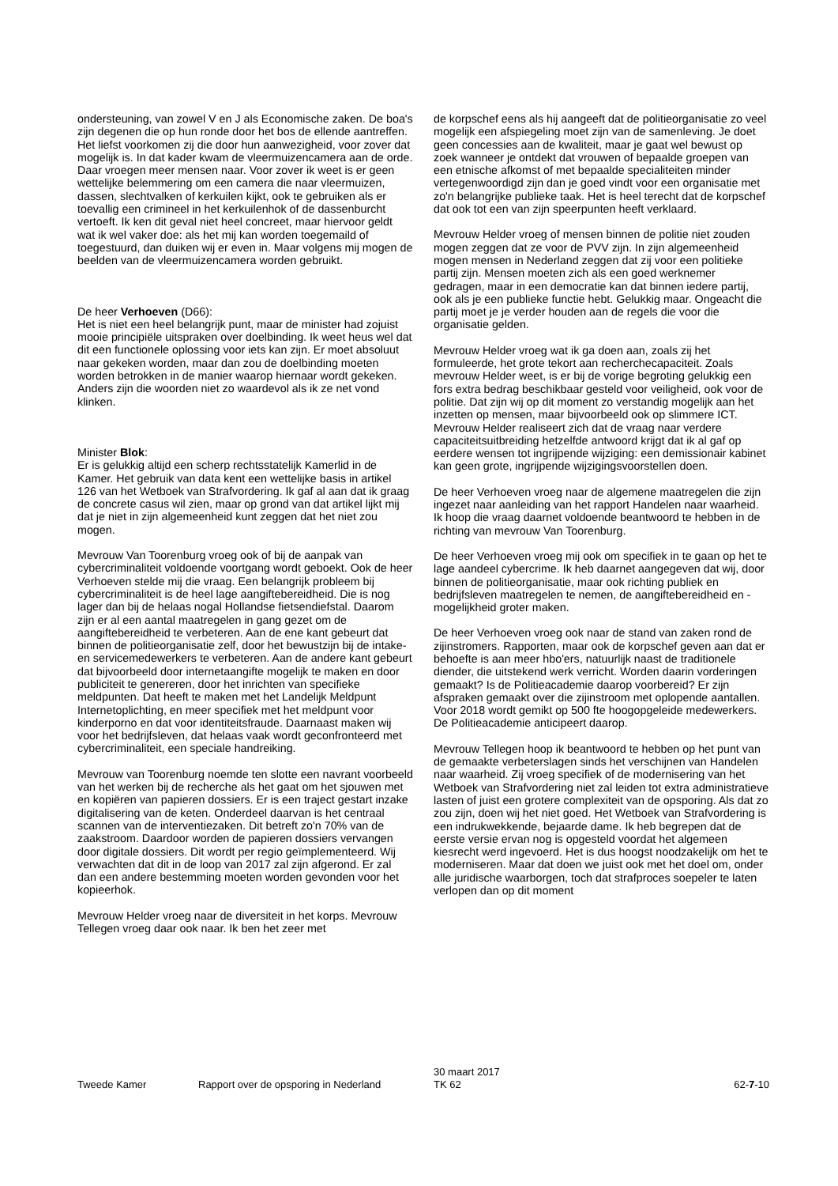ondersteuning, van zowel V en J als Economische zaken. De boa's zijn degenen die op hun ronde door het bos de ellende aantreffen. Het liefst voorkomen zij die door hun aanwezigheid, voor zover dat mogelijk is. In dat kader kwam de vleermuizencamera aan de orde. Daar vroegen meer mensen naar. Voor zover ik weet is er geen wettelijke belemmering om een camera die naar vleermuizen, dassen, slechtvalken of kerkuilen kijkt, ook te gebruiken als er toevallig een crimineel in het kerkuilenhok of de dassenburcht vertoeft. Ik ken dit geval niet heel concreet, maar hiervoor geldt wat ik wel vaker doe: als het mij kan worden toegemaild of toegestuurd, dan duiken wij er even in. Maar volgens mij mogen de beelden van de vleermuizencamera worden gebruikt.
De heer Verhoeven (D66):
Het is niet een heel belangrijk punt, maar de minister had zojuist mooie principiële uitspraken over doelbinding. Ik weet heus wel dat dit een functionele oplossing voor iets kan zijn. Er moet absoluut naar gekeken worden, maar dan zou de doelbinding moeten worden betrokken in de manier waarop hiernaar wordt gekeken. Anders zijn die woorden niet zo waardevol als ik ze net vond klinken.
Minister Blok:
Er is gelukkig altijd een scherp rechtsstatelijk Kamerlid in de Kamer. Het gebruik van data kent een wettelijke basis in artikel 126 van het Wetboek van Strafvordering. Ik gaf al aan dat ik graag de concrete casus wil zien, maar op grond van dat artikel lijkt mij dat je niet in zijn algemeenheid kunt zeggen dat het niet zou mogen.
Mevrouw Van Toorenburg vroeg ook of bij de aanpak van cybercriminaliteit voldoende voortgang wordt geboekt. Ook de heer Verhoeven stelde mij die vraag. Een belangrijk probleem bij cybercriminaliteit is de heel lage aangiftebereidheid. Die is nog lager dan bij de helaas nogal Hollandse fietsendiefstal. Daarom zijn er al een aantal maatregelen in gang gezet om de aangiftebereidheid te verbeteren. Aan de ene kant gebeurt dat binnen de politieorganisatie zelf, door het bewustzijn bij de intake- en servicemedewerkers te verbeteren. Aan de andere kant gebeurt dat bijvoorbeeld door internetaangifte mogelijk te maken en door publiciteit te genereren, door het inrichten van specifieke meldpunten. Dat heeft te maken met het Landelijk Meldpunt Internetoplichting, en meer specifiek met het meldpunt voor kinderporno en dat voor identiteitsfraude. Daarnaast maken wij voor het bedrijfsleven, dat helaas vaak wordt geconfronteerd met cybercriminaliteit, een speciale handreiking.
Mevrouw van Toorenburg noemde ten slotte een navrant voorbeeld van het werken bij de recherche als het gaat om het sjouwen met en kopiëren van papieren dossiers. Er is een traject gestart inzake digitalisering van de keten. Onderdeel daarvan is het centraal scannen van de interventiezaken. Dit betreft zo'n 70% van de zaakstroom. Daardoor worden de papieren dossiers vervangen door digitale dossiers. Dit wordt per regio geïmplementeerd. Wij verwachten dat dit in de loop van 2017 zal zijn afgerond. Er zal dan een andere bestemming moeten worden gevonden voor het kopieerhok.
Mevrouw Helder vroeg naar de diversiteit in het korps. Mevrouw Tellegen vroeg daar ook naar. Ik ben het zeer met
de korpschef eens als hij aangeeft dat de politieorganisatie zo veel mogelijk een afspiegeling moet zijn van de samenleving. Je doet geen concessies aan de kwaliteit, maar je gaat wel bewust op zoek wanneer je ontdekt dat vrouwen of bepaalde groepen van een etnische afkomst of met bepaalde specialiteiten minder vertegenwoordigd zijn dan je goed vindt voor een organisatie met zo'n belangrijke publieke taak. Het is heel terecht dat de korpschef dat ook tot een van zijn speerpunten heeft verklaard.
Mevrouw Helder vroeg of mensen binnen de politie niet zouden mogen zeggen dat ze voor de PVV zijn. In zijn algemeenheid mogen mensen in Nederland zeggen dat zij voor een politieke partij zijn. Mensen moeten zich als een goed werknemer gedragen, maar in een democratie kan dat binnen iedere partij, ook als je een publieke functie hebt. Gelukkig maar. Ongeacht die partij moet je je verder houden aan de regels die voor die organisatie gelden.
Mevrouw Helder vroeg wat ik ga doen aan, zoals zij het formuleerde, het grote tekort aan recherchecapaciteit. Zoals mevrouw Helder weet, is er bij de vorige begroting gelukkig een fors extra bedrag beschikbaar gesteld voor veiligheid, ook voor de politie. Dat zijn wij op dit moment zo verstandig mogelijk aan het inzetten op mensen, maar bijvoorbeeld ook op slimmere ICT. Mevrouw Helder realiseert zich dat de vraag naar verdere capaciteitsuitbreiding hetzelfde antwoord krijgt dat ik al gaf op eerdere wensen tot ingrijpende wijziging: een demissionair kabinet kan geen grote, ingrijpende wijzigingsvoorstellen doen.
De heer Verhoeven vroeg naar de algemene maatregelen die zijn ingezet naar aanleiding van het rapport Handelen naar waarheid. Ik hoop die vraag daarnet voldoende beantwoord te hebben in de richting van mevrouw Van Toorenburg.
De heer Verhoeven vroeg mij ook om specifiek in te gaan op het te lage aandeel cybercrime. Ik heb daarnet aangegeven dat wij, door binnen de politieorganisatie, maar ook richting publiek en bedrijfsleven maatregelen te nemen, de aangiftebereidheid en -mogelijkheid groter maken.
De heer Verhoeven vroeg ook naar de stand van zaken rond de zijinstromers. Rapporten, maar ook de korpschef geven aan dat er behoefte is aan meer hbo'ers, natuurlijk naast de traditionele diender, die uitstekend werk verricht. Worden daarin vorderingen gemaakt? Is de Politieacademie daarop voorbereid? Er zijn afspraken gemaakt over die zijinstroom met oplopende aantallen. Voor 2018 wordt gemikt op 500 fte hoogopgeleide medewerkers. De Politieacademie anticipeert daarop.
Mevrouw Tellegen hoop ik beantwoord te hebben op het punt van de gemaakte verbeterslagen sinds het verschijnen van Handelen naar waarheid. Zij vroeg specifiek of de modernisering van het Wetboek van Strafvordering niet zal leiden tot extra administratieve lasten of juist een grotere complexiteit van de opsporing. Als dat zo zou zijn, doen wij het niet goed. Het Wetboek van Strafvordering is een indrukwekkende, bejaarde dame. Ik heb begrepen dat de eerste versie ervan nog is opgesteld voordat het algemeen kiesrecht werd ingevoerd. Het is dus hoogst noodzakelijk om het te moderniseren. Maar dat doen we juist ook met het doel om, onder alle juridische waarborgen, toch dat strafproces soepeler te laten verlopen dan op dit moment
Tweede Kamer Rapport over de opsporing in Nederland
30 maart 2017
TK 62
62-7-10